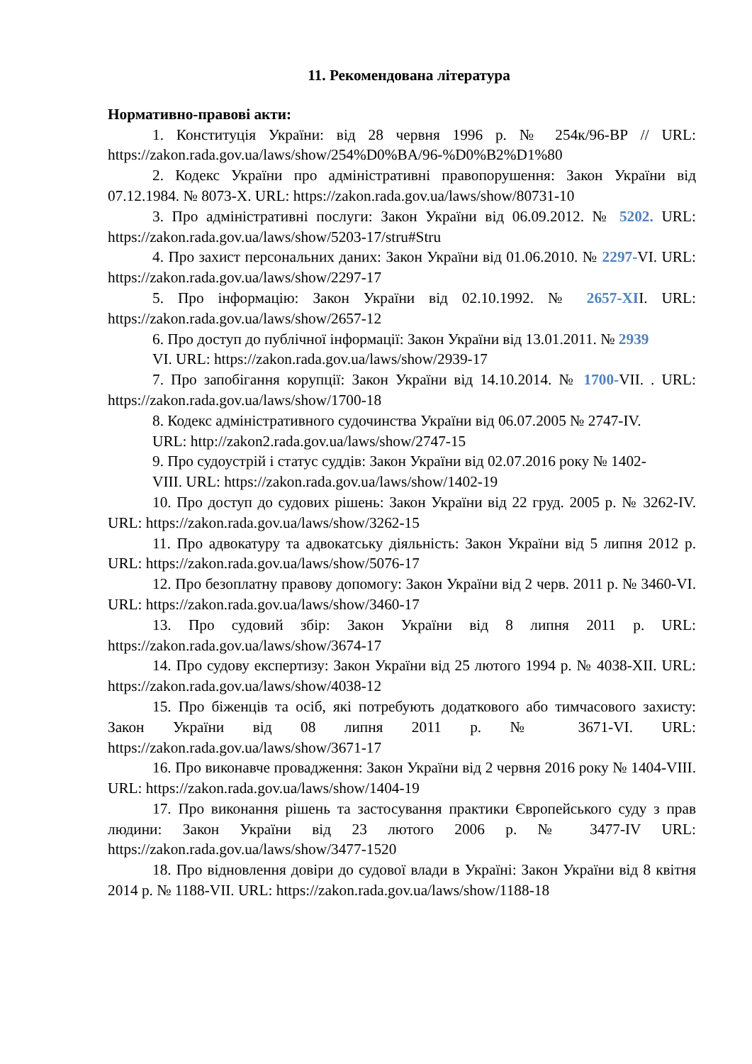11. Рекомендована література
Нормативно-правові акти:
1. Конституція України: від 28 червня 1996 р. № 254к/96-ВР // URL: https://zakon.rada.gov.ua/laws/show/254%D0%BA/96-%D0%B2%D1%80
2. Кодекс України про адміністративні правопорушення: Закон України від 07.12.1984. № 8073-X. URL: https://zakon.rada.gov.ua/laws/show/80731-10
3. Про адміністративні послуги: Закон України від 06.09.2012. № 5202. URL: https://zakon.rada.gov.ua/laws/show/5203-17/stru#Stru
4. Про захист персональних даних: Закон України від 01.06.2010. № 2297-VI. URL: https://zakon.rada.gov.ua/laws/show/2297-17
5. Про інформацію: Закон України від 02.10.1992. № 2657-XII. URL: https://zakon.rada.gov.ua/laws/show/2657-12
6. Про доступ до публічної інформації: Закон України від 13.01.2011. № 2939
VI. URL: https://zakon.rada.gov.ua/laws/show/2939-17
7. Про запобігання корупції: Закон України від 14.10.2014. № 1700-VII. . URL: https://zakon.rada.gov.ua/laws/show/1700-18
8. Кодекс адміністративного судочинства України від 06.07.2005 № 2747-IV.
URL: http://zakon2.rada.gov.ua/laws/show/2747-15
9. Про судоустрій і статус суддів: Закон України від 02.07.2016 року № 1402-
VIII. URL: https://zakon.rada.gov.ua/laws/show/1402-19
10. Про доступ до судових рішень: Закон України від 22 груд. 2005 р. № 3262-IV. URL: https://zakon.rada.gov.ua/laws/show/3262-15
11. Про адвокатуру та адвокатську діяльність: Закон України від 5 липня 2012 р. URL: https://zakon.rada.gov.ua/laws/show/5076-17
12. Про безоплатну правову допомогу: Закон України від 2 черв. 2011 р. № 3460-VI. URL: https://zakon.rada.gov.ua/laws/show/3460-17
13. Про судовий збір: Закон України від 8 липня 2011 р. URL: https://zakon.rada.gov.ua/laws/show/3674-17
14. Про судову експертизу: Закон України від 25 лютого 1994 р. № 4038-XII. URL: https://zakon.rada.gov.ua/laws/show/4038-12
15. Про біженців та осіб, які потребують додаткового або тимчасового захисту: Закон України від 08 липня 2011 р. № 3671-VI. URL: https://zakon.rada.gov.ua/laws/show/3671-17
16. Про виконавче провадження: Закон України від 2 червня 2016 року № 1404-VIII. URL: https://zakon.rada.gov.ua/laws/show/1404-19
17. Про виконання рішень та застосування практики Європейського суду з прав людини: Закон України від 23 лютого 2006 р. № 3477-IV URL: https://zakon.rada.gov.ua/laws/show/3477-1520
18. Про відновлення довіри до судової влади в Україні: Закон України від 8 квітня 2014 р. № 1188-VII. URL: https://zakon.rada.gov.ua/laws/show/1188-18